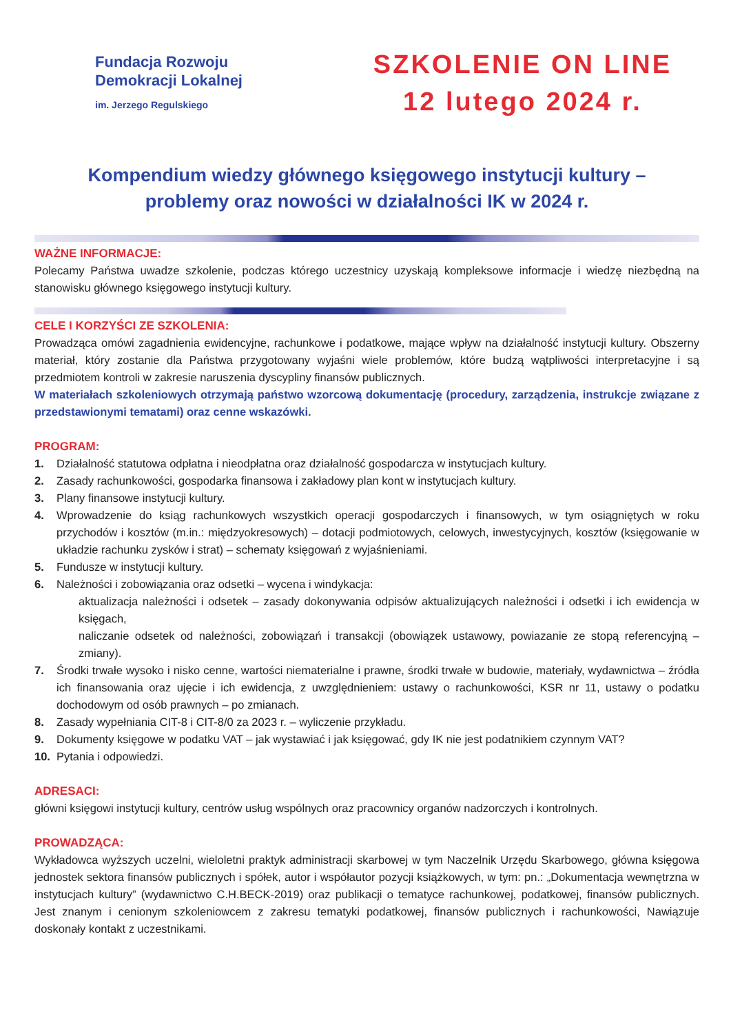Fundacja Rozwoju
Demokracji Lokalnej
im. Jerzego Regulskiego
SZKOLENIE ON LINE
12 lutego 2024 r.
Kompendium wiedzy głównego księgowego instytucji kultury –
problemy oraz nowości w działalności IK w 2024 r.
WAŻNE INFORMACJE:
Polecamy Państwa uwadze szkolenie, podczas którego uczestnicy uzyskają kompleksowe informacje i wiedzę niezbędną na stanowisku głównego księgowego instytucji kultury.
CELE I KORZYŚCI ZE SZKOLENIA:
Prowadząca omówi zagadnienia ewidencyjne, rachunkowe i podatkowe, mające wpływ na działalność instytucji kultury. Obszerny materiał, który zostanie dla Państwa przygotowany wyjaśni wiele problemów, które budzą wątpliwości interpretacyjne i są przedmiotem kontroli w zakresie naruszenia dyscypliny finansów publicznych.
W materiałach szkoleniowych otrzymają państwo wzorcową dokumentację (procedury, zarządzenia, instrukcje związane z przedstawionymi tematami) oraz cenne wskazówki.
PROGRAM:
1. Działalność statutowa odpłatna i nieodpłatna oraz działalność gospodarcza w instytucjach kultury.
2. Zasady rachunkowości, gospodarka finansowa i zakładowy plan kont w instytucjach kultury.
3. Plany finansowe instytucji kultury.
4. Wprowadzenie do ksiąg rachunkowych wszystkich operacji gospodarczych i finansowych, w tym osiągniętych w roku przychodów i kosztów (m.in.: międzyokresowych) – dotacji podmiotowych, celowych, inwestycyjnych, kosztów (księgowanie w układzie rachunku zysków i strat) – schematy księgowań z wyjaśnieniami.
5. Fundusze w instytucji kultury.
6. Należności i zobowiązania oraz odsetki – wycena i windykacja:
aktualizacja należności i odsetek – zasady dokonywania odpisów aktualizujących należności i odsetki i ich ewidencja w księgach,
naliczanie odsetek od należności, zobowiązań i transakcji (obowiązek ustawowy, powiazanie ze stopą referencyjną – zmiany).
7. Środki trwałe wysoko i nisko cenne, wartości niematerialne i prawne, środki trwałe w budowie, materiały, wydawnictwa – źródła ich finansowania oraz ujęcie i ich ewidencja, z uwzględnieniem: ustawy o rachunkowości, KSR nr 11, ustawy o podatku dochodowym od osób prawnych – po zmianach.
8. Zasady wypełniania CIT-8 i CIT-8/0 za 2023 r. – wyliczenie przykładu.
9. Dokumenty księgowe w podatku VAT – jak wystawiać i jak księgować, gdy IK nie jest podatnikiem czynnym VAT?
10. Pytania i odpowiedzi.
ADRESACI:
główni księgowi instytucji kultury, centrów usług wspólnych oraz pracownicy organów nadzorczych i kontrolnych.
PROWADZĄCA:
Wykładowca wyższych uczelni, wieloletni praktyk administracji skarbowej w tym Naczelnik Urzędu Skarbowego, główna księgowa jednostek sektora finansów publicznych i spółek, autor i współautor pozycji książkowych, w tym: pn.: „Dokumentacja wewnętrzna w instytucjach kultury” (wydawnictwo C.H.BECK-2019) oraz publikacji o tematyce rachunkowej, podatkowej, finansów publicznych. Jest znanym i cenionym szkoleniowcem z zakresu tematyki podatkowej, finansów publicznych i rachunkowości, Nawiązuje doskonały kontakt z uczestnikami.